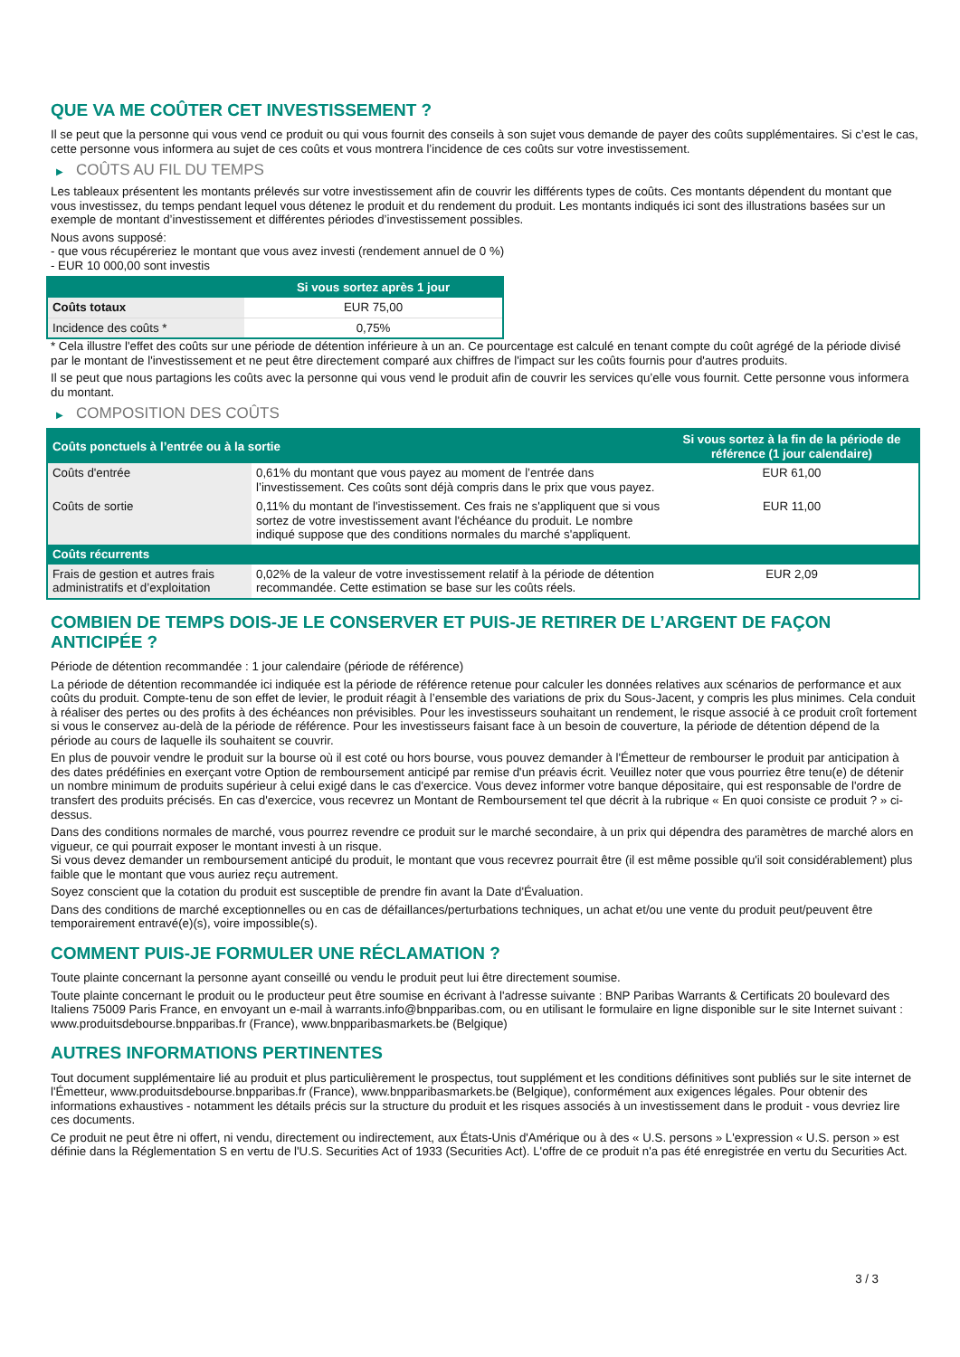QUE VA ME COÛTER CET INVESTISSEMENT ?
Il se peut que la personne qui vous vend ce produit ou qui vous fournit des conseils à son sujet vous demande de payer des coûts supplémentaires. Si c’est le cas, cette personne vous informera au sujet de ces coûts et vous montrera l’incidence de ces coûts sur votre investissement.
▶ COÛTS AU FIL DU TEMPS
Les tableaux présentent les montants prélevés sur votre investissement afin de couvrir les différents types de coûts. Ces montants dépendent du montant que vous investissez, du temps pendant lequel vous détenez le produit et du rendement du produit. Les montants indiqués ici sont des illustrations basées sur un exemple de montant d’investissement et différentes périodes d’investissement possibles.
Nous avons supposé:
- que vous récupéreriez le montant que vous avez investi (rendement annuel de 0 %)
- EUR 10 000,00 sont investis
| | Si vous sortez après 1 jour |
| --- | --- |
| Coûts totaux | EUR 75,00 |
| Incidence des coûts * | 0,75% |
* Cela illustre l'effet des coûts sur une période de détention inférieure à un an. Ce pourcentage est calculé en tenant compte du coût agrégé de la période divisé par le montant de l'investissement et ne peut être directement comparé aux chiffres de l'impact sur les coûts fournis pour d'autres produits.
Il se peut que nous partagions les coûts avec la personne qui vous vend le produit afin de couvrir les services qu’elle vous fournit. Cette personne vous informera du montant.
▶ COMPOSITION DES COÛTS
| Coûts ponctuels à l’entrée ou à la sortie | | Si vous sortez à la fin de la période de référence (1 jour calendaire) |
| --- | --- | --- |
| Coûts d'entrée | 0,61% du montant que vous payez au moment de l’entrée dans l’investissement. Ces coûts sont déjà compris dans le prix que vous payez. | EUR 61,00 |
| Coûts de sortie | 0,11% du montant de l'investissement. Ces frais ne s'appliquent que si vous sortez de votre investissement avant l'échéance du produit. Le nombre indiqué suppose que des conditions normales du marché s'appliquent. | EUR 11,00 |
| Coûts récurrents | | |
| Frais de gestion et autres frais administratifs et d’exploitation | 0,02% de la valeur de votre investissement relatif à la période de détention recommandée. Cette estimation se base sur les coûts réels. | EUR 2,09 |
COMBIEN DE TEMPS DOIS-JE LE CONSERVER ET PUIS-JE RETIRER DE L’ARGENT DE FAÇON ANTICIPÉE ?
Période de détention recommandée : 1 jour calendaire (période de référence)
La période de détention recommandée ici indiquée est la période de référence retenue pour calculer les données relatives aux scénarios de performance et aux coûts du produit. Compte-tenu de son effet de levier, le produit réagit à l’ensemble des variations de prix du Sous-Jacent, y compris les plus minimes. Cela conduit à réaliser des pertes ou des profits à des échéances non prévisibles. Pour les investisseurs souhaitant un rendement, le risque associé à ce produit croît fortement si vous le conservez au-delà de la période de référence. Pour les investisseurs faisant face à un besoin de couverture, la période de détention dépend de la période au cours de laquelle ils souhaitent se couvrir.
En plus de pouvoir vendre le produit sur la bourse où il est coté ou hors bourse, vous pouvez demander à l'Émetteur de rembourser le produit par anticipation à des dates prédéfinies en exerçant votre Option de remboursement anticipé par remise d'un préavis écrit. Veuillez noter que vous pourriez être tenu(e) de détenir un nombre minimum de produits supérieur à celui exigé dans le cas d'exercice. Vous devez informer votre banque dépositaire, qui est responsable de l'ordre de transfert des produits précisés. En cas d'exercice, vous recevrez un Montant de Remboursement tel que décrit à la rubrique « En quoi consiste ce produit ? » ci-dessus.
Dans des conditions normales de marché, vous pourrez revendre ce produit sur le marché secondaire, à un prix qui dépendra des paramètres de marché alors en vigueur, ce qui pourrait exposer le montant investi à un risque.
Si vous devez demander un remboursement anticipé du produit, le montant que vous recevrez pourrait être (il est même possible qu'il soit considérablement) plus faible que le montant que vous auriez reçu autrement.
Soyez conscient que la cotation du produit est susceptible de prendre fin avant la Date d'Évaluation.
Dans des conditions de marché exceptionnelles ou en cas de défaillances/perturbations techniques, un achat et/ou une vente du produit peut/peuvent être temporairement entravé(e)(s), voire impossible(s).
COMMENT PUIS-JE FORMULER UNE RÉCLAMATION ?
Toute plainte concernant la personne ayant conseillé ou vendu le produit peut lui être directement soumise.
Toute plainte concernant le produit ou le producteur peut être soumise en écrivant à l'adresse suivante : BNP Paribas Warrants & Certificats 20 boulevard des Italiens 75009 Paris France, en envoyant un e-mail à warrants.info@bnpparibas.com, ou en utilisant le formulaire en ligne disponible sur le site Internet suivant : www.produitsdebourse.bnpparibas.fr (France), www.bnpparibasmarkets.be (Belgique)
AUTRES INFORMATIONS PERTINENTES
Tout document supplémentaire lié au produit et plus particulièrement le prospectus, tout supplément et les conditions définitives sont publiés sur le site internet de l'Émetteur, www.produitsdebourse.bnpparibas.fr (France), www.bnpparibasmarkets.be (Belgique), conformément aux exigences légales. Pour obtenir des informations exhaustives - notamment les détails précis sur la structure du produit et les risques associés à un investissement dans le produit - vous devriez lire ces documents.
Ce produit ne peut être ni offert, ni vendu, directement ou indirectement, aux États-Unis d'Amérique ou à des « U.S. persons » L'expression « U.S. person » est définie dans la Réglementation S en vertu de l'U.S. Securities Act of 1933 (Securities Act). L'offre de ce produit n'a pas été enregistrée en vertu du Securities Act.
3 / 3